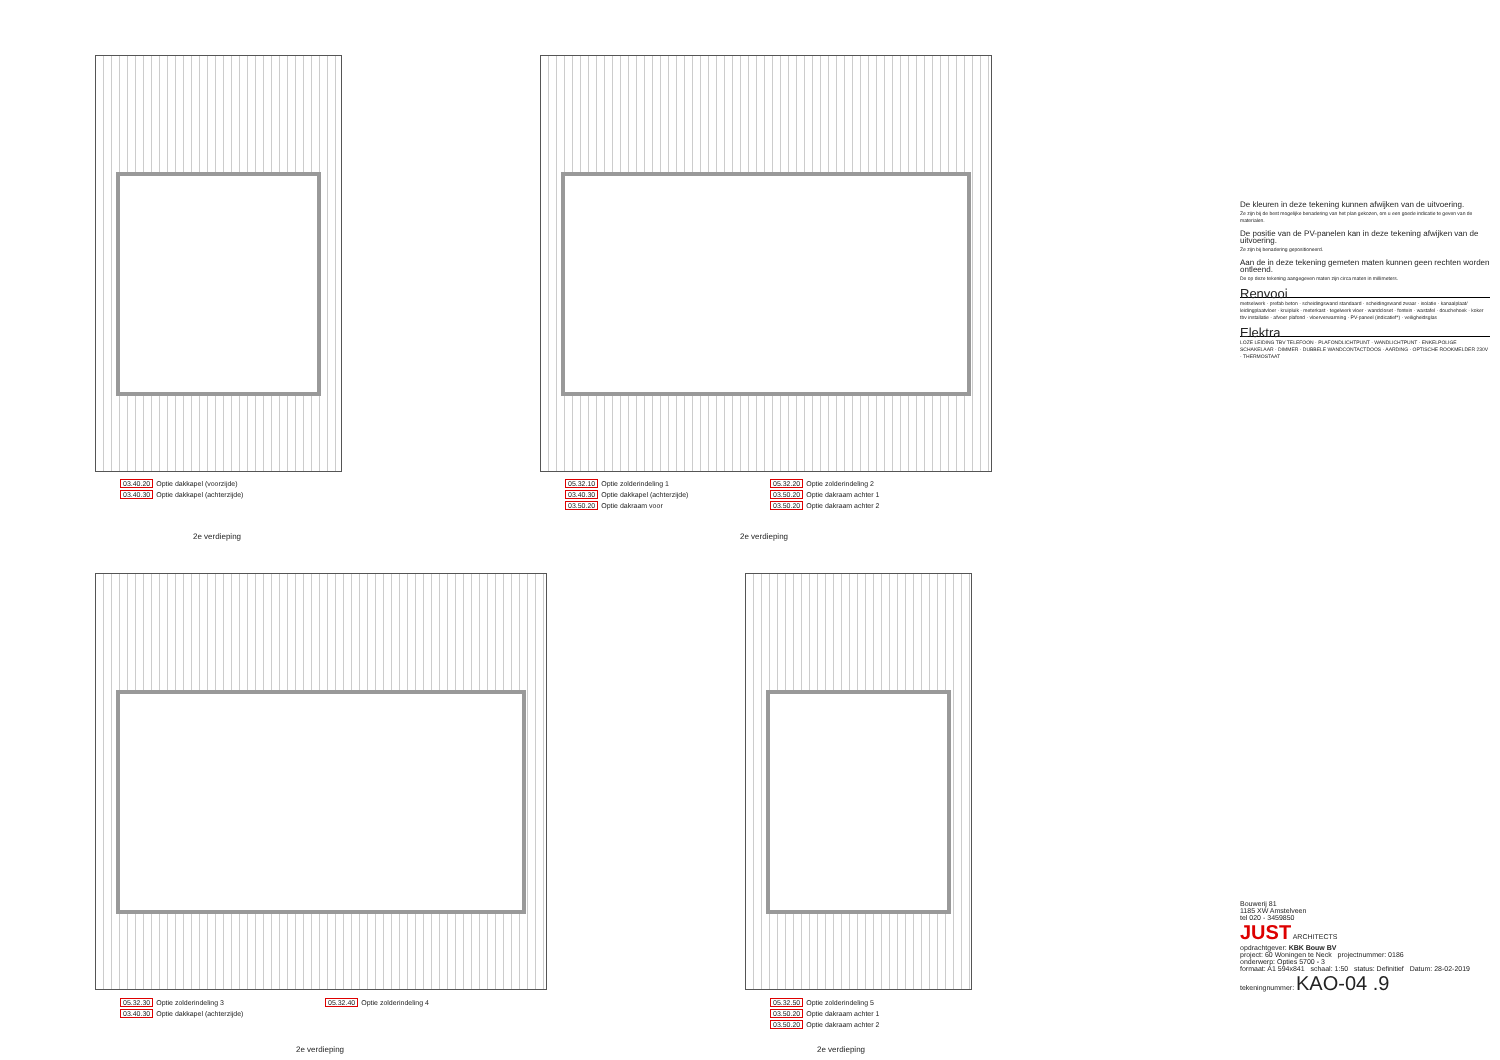03.40.20 Optie dakkapel (voorzijde)
03.40.30 Optie dakkapel (achterzijde)
2e verdieping
05.32.10 Optie zolderindeling 1
03.40.30 Optie dakkapel (achterzijde)
03.50.20 Optie dakraam voor
05.32.20 Optie zolderindeling 2
03.50.20 Optie dakraam achter 1
03.50.20 Optie dakraam achter 2
2e verdieping
05.32.30 Optie zolderindeling 3
03.40.30 Optie dakkapel (achterzijde)
05.32.40 Optie zolderindeling 4
2e verdieping
05.32.50 Optie zolderindeling 5
03.50.20 Optie dakraam achter 1
03.50.20 Optie dakraam achter 2
2e verdieping
De kleuren in deze tekening kunnen afwijken van de uitvoering.
Ze zijn bij de best mogelijke benadering van het plan gekozen, om u een goede indicatie te geven van de materialen.
De positie van de PV-panelen kan in deze tekening afwijken van de uitvoering.
Ze zijn bij benadering gepositioneerd.
Aan de in deze tekening gemeten maten kunnen geen rechten worden ontleend.
De op deze tekening aangegeven maten zijn circa maten in millimeters.
Renvooi
metselwerk · prefab beton · scheidingswand standaard · scheidingswand zwaar · isolatie · kanaalplaat/ leidingplaatvloer · kruipluik · meterkast · tegelwerk vloer · wandcloset · fontein · wastafel · douchehoek · koker tbv installatie · afvoer plafond · vloerverwarming · PV-paneel (indicatief*) · veiligheidsglas
Elektra
LOZE LEIDING TBV TELEFOON · PLAFONDLICHTPUNT · WANDLICHTPUNT · ENKELPOLIGE SCHAKELAAR · DIMMER · DUBBELE WANDCONTACTDOOS · AARDING · OPTISCHE ROOKMELDER 230V · THERMOSTAAT
Bouwerij 81
1185 XW Amstelveen
tel 020 - 3459850
JUST ARCHITECTS
opdrachtgever: KBK Bouw BV
project: 60 Woningen te Neck projectnummer: 0186
onderwerp: Opties 5700 - 3
formaat: A1 594x841 schaal: 1:50 status: Definitief Datum: 28-02-2019
tekeningnummer: KAO-04 .9